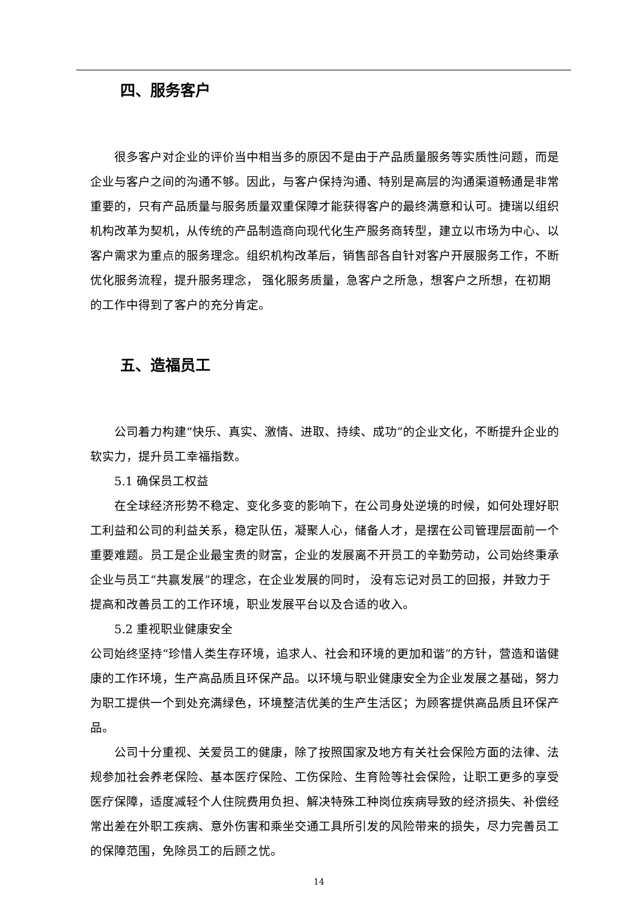四、服务客户
很多客户对企业的评价当中相当多的原因不是由于产品质量服务等实质性问题，而是企业与客户之间的沟通不够。因此，与客户保持沟通、特别是高层的沟通渠道畅通是非常重要的，只有产品质量与服务质量双重保障才能获得客户的最终满意和认可。捷瑞以组织机构改革为契机，从传统的产品制造商向现代化生产服务商转型，建立以市场为中心、以客户需求为重点的服务理念。组织机构改革后，销售部各自针对客户开展服务工作，不断优化服务流程，提升服务理念， 强化服务质量，急客户之所急，想客户之所想，在初期的工作中得到了客户的充分肯定。
五、造福员工
公司着力构建“快乐、真实、激情、进取、持续、成功”的企业文化，不断提升企业的软实力，提升员工幸福指数。
5.1 确保员工权益
在全球经济形势不稳定、变化多变的影响下，在公司身处逆境的时候，如何处理好职工利益和公司的利益关系，稳定队伍，凝聚人心，储备人才，是摆在公司管理层面前一个重要难题。员工是企业最宝贵的财富，企业的发展离不开员工的辛勤劳动，公司始终秉承企业与员工“共赢发展”的理念，在企业发展的同时， 没有忘记对员工的回报，并致力于提高和改善员工的工作环境，职业发展平台以及合适的收入。
5.2 重视职业健康安全
公司始终坚持“珍惜人类生存环境，追求人、社会和环境的更加和谐”的方针，营造和谐健康的工作环境，生产高品质且环保产品。以环境与职业健康安全为企业发展之基础，努力为职工提供一个到处充满绿色，环境整洁优美的生产生活区；为顾客提供高品质且环保产品。
公司十分重视、关爱员工的健康，除了按照国家及地方有关社会保险方面的法律、法规参加社会养老保险、基本医疗保险、工伤保险、生育险等社会保险，让职工更多的享受医疗保障，适度减轻个人住院费用负担、解决特殊工种岗位疾病导致的经济损失、补偿经常出差在外职工疾病、意外伤害和乘坐交通工具所引发的风险带来的损失，尽力完善员工的保障范围，免除员工的后顾之忧。
14